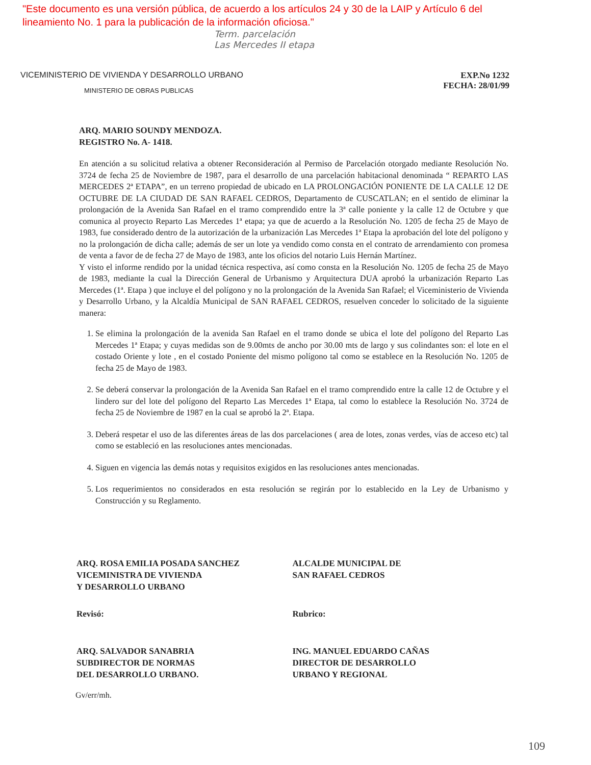"Este documento es una versión pública, de acuerdo a los artículos 24 y 30 de la LAIP y Artículo 6 del
lineamiento No. 1 para la publicación de la información oficiosa."
Term. parcelación
Las Mercedes II etapa
VICEMINISTERIO DE VIVIENDA Y DESARROLLO URBANO
MINISTERIO DE OBRAS PUBLICAS
EXP.No 1232
FECHA: 28/01/99
ARQ. MARIO SOUNDY MENDOZA.
REGISTRO No. A- 1418.
En atención a su solicitud relativa a obtener Reconsideración al Permiso de Parcelación otorgado mediante Resolución No. 3724 de fecha 25 de Noviembre de 1987, para el desarrollo de una parcelación habitacional denominada “ REPARTO LAS MERCEDES 2ª ETAPA”, en un terreno propiedad de ubicado en LA PROLONGACIÓN PONIENTE DE LA CALLE 12 DE OCTUBRE DE LA CIUDAD DE SAN RAFAEL CEDROS, Departamento de CUSCATLAN; en el sentido de eliminar la prolongación de la Avenida San Rafael en el tramo comprendido entre la 3ª calle poniente y la calle 12 de Octubre y que comunica al proyecto Reparto Las Mercedes 1ª etapa; ya que de acuerdo a la Resolución No. 1205 de fecha 25 de Mayo de 1983, fue considerado dentro de la autorización de la urbanización Las Mercedes 1ª Etapa la aprobación del lote del polígono y no la prolongación de dicha calle; además de ser un lote ya vendido como consta en el contrato de arrendamiento con promesa de venta a favor de de fecha 27 de Mayo de 1983, ante los oficios del notario Luis Hernán Martínez.
Y visto el informe rendido por la unidad técnica respectiva, así como consta en la Resolución No. 1205 de fecha 25 de Mayo de 1983, mediante la cual la Dirección General de Urbanismo y Arquitectura DUA aprobó la urbanización Reparto Las Mercedes (1ª. Etapa ) que incluye el del polígono y no la prolongación de la Avenida San Rafael; el Viceministerio de Vivienda y Desarrollo Urbano, y la Alcaldía Municipal de SAN RAFAEL CEDROS, resuelven conceder lo solicitado de la siguiente manera:
1. Se elimina la prolongación de la avenida San Rafael en el tramo donde se ubica el lote del polígono del Reparto Las Mercedes 1ª Etapa; y cuyas medidas son de 9.00mts de ancho por 30.00 mts de largo y sus colindantes son: el lote en el costado Oriente y lote , en el costado Poniente del mismo polígono tal como se establece en la Resolución No. 1205 de fecha 25 de Mayo de 1983.
2. Se deberá conservar la prolongación de la Avenida San Rafael en el tramo comprendido entre la calle 12 de Octubre y el lindero sur del lote del polígono del Reparto Las Mercedes 1ª Etapa, tal como lo establece la Resolución No. 3724 de fecha 25 de Noviembre de 1987 en la cual se aprobó la 2ª. Etapa.
3. Deberá respetar el uso de las diferentes áreas de las dos parcelaciones ( area de lotes, zonas verdes, vías de acceso etc) tal como se estableció en las resoluciones antes mencionadas.
4. Siguen en vigencia las demás notas y requisitos exigidos en las resoluciones antes mencionadas.
5. Los requerimientos no considerados en esta resolución se regirán por lo establecido en la Ley de Urbanismo y Construcción y su Reglamento.
ARQ. ROSA EMILIA POSADA SANCHEZ
VICEMINISTRA DE VIVIENDA
Y DESARROLLO URBANO
ALCALDE MUNICIPAL DE
SAN RAFAEL CEDROS
Revisó: Rubrico:
ARQ. SALVADOR SANABRIA
SUBDIRECTOR DE NORMAS
DEL DESARROLLO URBANO.
ING. MANUEL EDUARDO CAÑAS
DIRECTOR DE DESARROLLO
URBANO Y REGIONAL
Gv/err/mh.
109